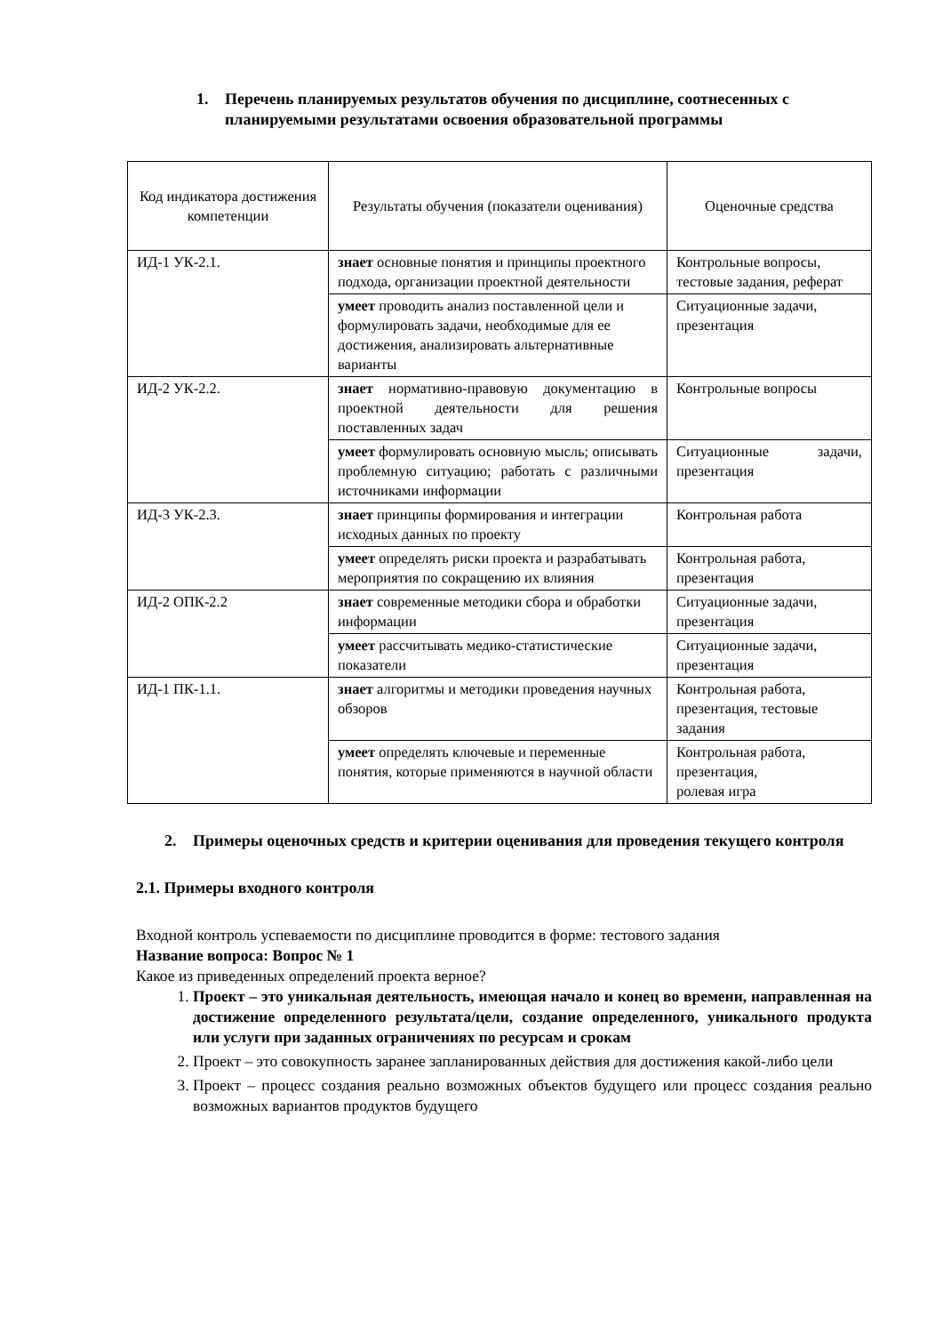1. Перечень планируемых результатов обучения по дисциплине, соотнесенных с планируемыми результатами освоения образовательной программы
| Код индикатора достижения компетенции | Результаты обучения (показатели оценивания) | Оценочные средства |
| --- | --- | --- |
| ИД-1 УК-2.1. | знает основные понятия и принципы проектного подхода, организации проектной деятельности | Контрольные вопросы, тестовые задания, реферат |
| | умеет проводить анализ поставленной цели и формулировать задачи, необходимые для ее достижения, анализировать альтернативные варианты | Ситуационные задачи, презентация |
| ИД-2 УК-2.2. | знает нормативно-правовую документацию в проектной деятельности для решения поставленных задач | Контрольные вопросы |
| | умеет формулировать основную мысль; описывать проблемную ситуацию; работать с различными источниками информации | Ситуационные задачи, презентация |
| ИД-3 УК-2.3. | знает принципы формирования и интеграции исходных данных по проекту | Контрольная работа |
| | умеет определять риски проекта и разрабатывать мероприятия по сокращению их влияния | Контрольная работа, презентация |
| ИД-2 ОПК-2.2 | знает современные методики сбора и обработки информации | Ситуационные задачи, презентация |
| | умеет рассчитывать медико-статистические показатели | Ситуационные задачи, презентация |
| ИД-1 ПК-1.1. | знает алгоритмы и методики проведения научных обзоров | Контрольная работа, презентация, тестовые задания |
| | умеет определять ключевые и переменные понятия, которые применяются в научной области | Контрольная работа, презентация, ролевая игра |
2. Примеры оценочных средств и критерии оценивания для проведения текущего контроля
2.1. Примеры входного контроля
Входной контроль успеваемости по дисциплине проводится в форме: тестового задания
Название вопроса: Вопрос № 1
Какое из приведенных определений проекта верное?
1. Проект – это уникальная деятельность, имеющая начало и конец во времени, направленная на достижение определенного результата/цели, создание определенного, уникального продукта или услуги при заданных ограничениях по ресурсам и срокам
2. Проект – это совокупность заранее запланированных действия для достижения какой-либо цели
3. Проект – процесс создания реально возможных объектов будущего или процесс создания реально возможных вариантов продуктов будущего